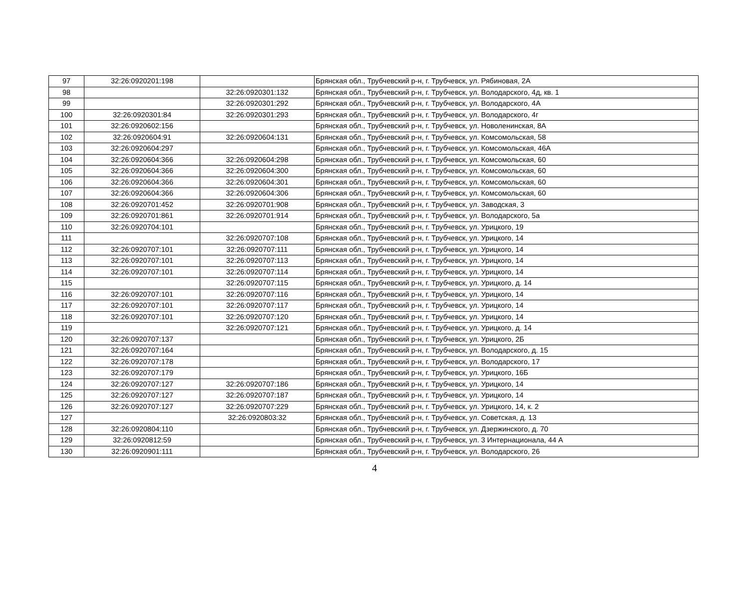| 97 | 32:26:0920201:198 | | Брянская обл., Трубчевский р-н, г. Трубчевск, ул. Рябиновая, 2А |
| 98 | | 32:26:0920301:132 | Брянская обл., Трубчевский р-н, г. Трубчевск, ул. Володарского, 4д, кв. 1 |
| 99 | | 32:26:0920301:292 | Брянская обл., Трубчевский р-н, г. Трубчевск, ул. Володарского, 4А |
| 100 | 32:26:0920301:84 | 32:26:0920301:293 | Брянская обл., Трубчевский р-н, г. Трубчевск, ул. Володарского, 4г |
| 101 | 32:26:0920602:156 | | Брянская обл., Трубчевский р-н, г. Трубчевск, ул. Новоленинская, 8А |
| 102 | 32:26:0920604:91 | 32:26:0920604:131 | Брянская обл., Трубчевский р-н, г. Трубчевск, ул. Комсомольская, 58 |
| 103 | 32:26:0920604:297 | | Брянская обл., Трубчевский р-н, г. Трубчевск, ул. Комсомольская, 46А |
| 104 | 32:26:0920604:366 | 32:26:0920604:298 | Брянская обл., Трубчевский р-н, г. Трубчевск, ул. Комсомольская, 60 |
| 105 | 32:26:0920604:366 | 32:26:0920604:300 | Брянская обл., Трубчевский р-н, г. Трубчевск, ул. Комсомольская, 60 |
| 106 | 32:26:0920604:366 | 32:26:0920604:301 | Брянская обл., Трубчевский р-н, г. Трубчевск, ул. Комсомольская, 60 |
| 107 | 32:26:0920604:366 | 32:26:0920604:306 | Брянская обл., Трубчевский р-н, г. Трубчевск, ул. Комсомольская, 60 |
| 108 | 32:26:0920701:452 | 32:26:0920701:908 | Брянская обл., Трубчевский р-н, г. Трубчевск, ул. Заводская, 3 |
| 109 | 32:26:0920701:861 | 32:26:0920701:914 | Брянская обл., Трубчевский р-н, г. Трубчевск, ул. Володарского, 5а |
| 110 | 32:26:0920704:101 | | Брянская обл., Трубчевский р-н, г. Трубчевск, ул. Урицкого, 19 |
| 111 | | 32:26:0920707:108 | Брянская обл., Трубчевский р-н, г. Трубчевск, ул. Урицкого, 14 |
| 112 | 32:26:0920707:101 | 32:26:0920707:111 | Брянская обл., Трубчевский р-н, г. Трубчевск, ул. Урицкого, 14 |
| 113 | 32:26:0920707:101 | 32:26:0920707:113 | Брянская обл., Трубчевский р-н, г. Трубчевск, ул. Урицкого, 14 |
| 114 | 32:26:0920707:101 | 32:26:0920707:114 | Брянская обл., Трубчевский р-н, г. Трубчевск, ул. Урицкого, 14 |
| 115 | | 32:26:0920707:115 | Брянская обл., Трубчевский р-н, г. Трубчевск, ул. Урицкого, д. 14 |
| 116 | 32:26:0920707:101 | 32:26:0920707:116 | Брянская обл., Трубчевский р-н, г. Трубчевск, ул. Урицкого, 14 |
| 117 | 32:26:0920707:101 | 32:26:0920707:117 | Брянская обл., Трубчевский р-н, г. Трубчевск, ул. Урицкого, 14 |
| 118 | 32:26:0920707:101 | 32:26:0920707:120 | Брянская обл., Трубчевский р-н, г. Трубчевск, ул. Урицкого, 14 |
| 119 | | 32:26:0920707:121 | Брянская обл., Трубчевский р-н, г. Трубчевск, ул. Урицкого, д. 14 |
| 120 | 32:26:0920707:137 | | Брянская обл., Трубчевский р-н, г. Трубчевск, ул. Урицкого, 2Б |
| 121 | 32:26:0920707:164 | | Брянская обл., Трубчевский р-н, г. Трубчевск, ул. Володарского, д. 15 |
| 122 | 32:26:0920707:178 | | Брянская обл., Трубчевский р-н, г. Трубчевск, ул. Володарского, 17 |
| 123 | 32:26:0920707:179 | | Брянская обл., Трубчевский р-н, г. Трубчевск, ул. Урицкого, 16Б |
| 124 | 32:26:0920707:127 | 32:26:0920707:186 | Брянская обл., Трубчевский р-н, г. Трубчевск, ул. Урицкого, 14 |
| 125 | 32:26:0920707:127 | 32:26:0920707:187 | Брянская обл., Трубчевский р-н, г. Трубчевск, ул. Урицкого, 14 |
| 126 | 32:26:0920707:127 | 32:26:0920707:229 | Брянская обл., Трубчевский р-н, г. Трубчевск, ул. Урицкого, 14, к. 2 |
| 127 | | 32:26:0920803:32 | Брянская обл., Трубчевский р-н, г. Трубчевск, ул. Советская, д. 13 |
| 128 | 32:26:0920804:110 | | Брянская обл., Трубчевский р-н, г. Трубчевск, ул. Дзержинского, д. 70 |
| 129 | 32:26:0920812:59 | | Брянская обл., Трубчевский р-н, г. Трубчевск, ул. 3 Интернационала, 44 А |
| 130 | 32:26:0920901:111 | | Брянская обл., Трубчевский р-н, г. Трубчевск, ул. Володарского, 26 |
4